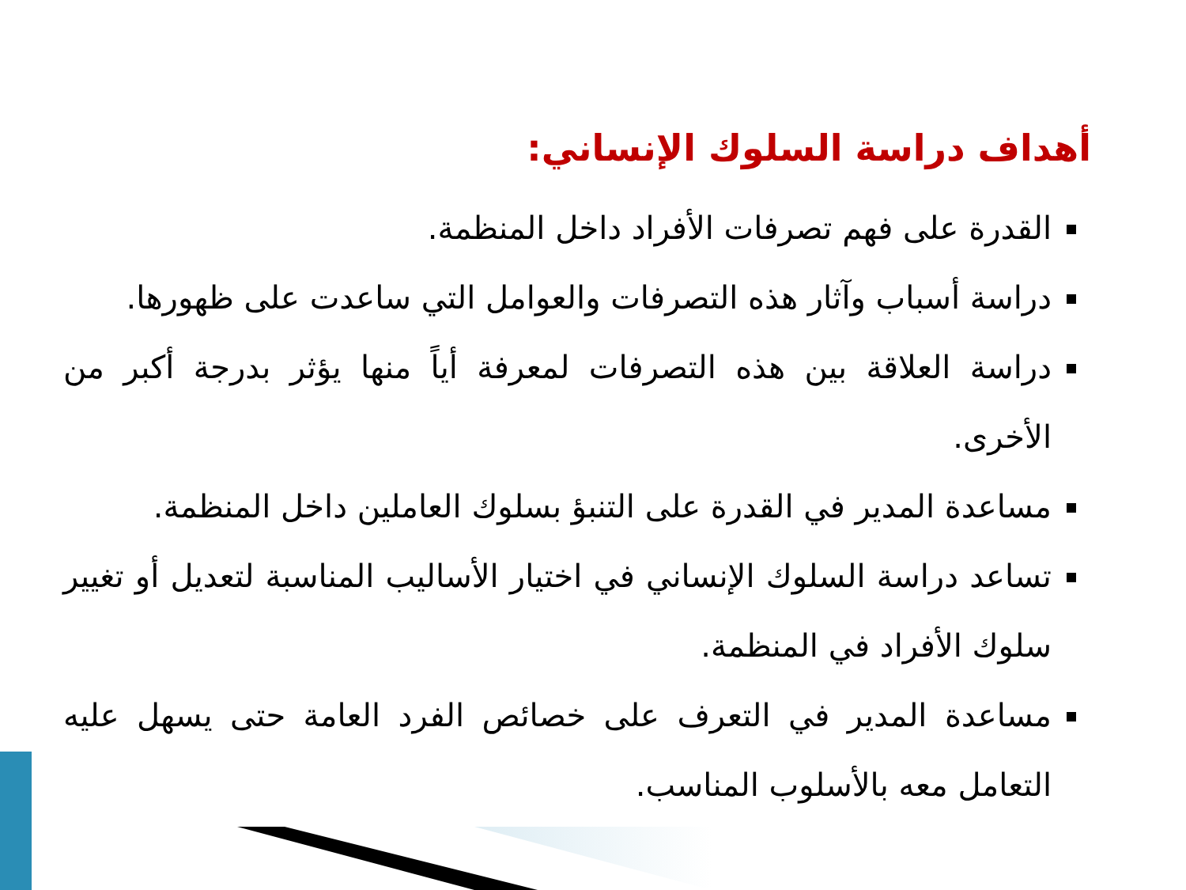أهداف دراسة السلوك الإنساني:
القدرة على فهم تصرفات الأفراد داخل المنظمة.
دراسة أسباب وآثار هذه التصرفات والعوامل التي ساعدت على ظهورها.
دراسة العلاقة بين هذه التصرفات لمعرفة أياً منها يؤثر بدرجة أكبر من الأخرى.
مساعدة المدير في القدرة على التنبؤ بسلوك العاملين داخل المنظمة.
تساعد دراسة السلوك الإنساني في اختيار الأساليب المناسبة لتعديل أو تغيير سلوك الأفراد في المنظمة.
مساعدة المدير في التعرف على خصائص الفرد العامة حتى يسهل عليه التعامل معه بالأسلوب المناسب.